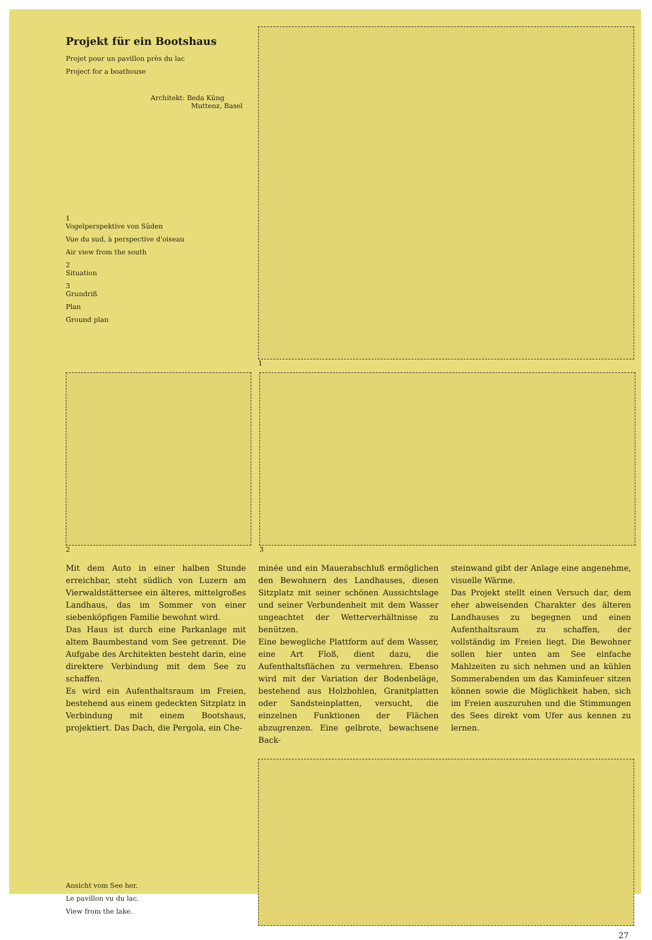Projekt für ein Bootshaus
Projet pour un pavillon près du lac
Project for a boathouse
Architekt: Beda Küng
Muttenz, Basel
1
Vogelperspektive von Süden
Vue du sud, à perspective d'oiseau
Air view from the south
2
Situation
3
Grundriß
Plan
Ground plan
1
2 3
Mit dem Auto in einer halben Stunde erreichbar, steht südlich von Luzern am Vierwaldstättersee ein älteres, mittelgroßes Landhaus, das im Sommer von einer siebenköpfigen Familie bewohnt wird.
Das Haus ist durch eine Parkanlage mit altem Baumbestand vom See getrennt. Die Aufgabe des Architekten besteht darin, eine direktere Verbindung mit dem See zu schaffen.
Es wird ein Aufenthaltsraum im Freien, bestehend aus einem gedeckten Sitzplatz in Verbindung mit einem Bootshaus, projektiert. Das Dach, die Pergola, ein Che-
minée und ein Mauerabschluß ermöglichen den Bewohnern des Landhauses, diesen Sitzplatz mit seiner schönen Aussichtslage und seiner Verbundenheit mit dem Wasser ungeachtet der Wetterverhältnisse zu benützen.
Eine bewegliche Plattform auf dem Wasser, eine Art Floß, dient dazu, die Aufenthaltsflächen zu vermehren. Ebenso wird mit der Variation der Bodenbeläge, bestehend aus Holzbohlen, Granitplatten oder Sandsteinplatten, versucht, die einzelnen Funktionen der Flächen abzugrenzen. Eine gelbrote, bewachsene Back-
steinwand gibt der Anlage eine angenehme, visuelle Wärme.
Das Projekt stellt einen Versuch dar, dem eher abweisenden Charakter des älteren Landhauses zu begegnen und einen Aufenthaltsraum zu schaffen, der vollständig im Freien liegt. Die Bewohner sollen hier unten am See einfache Mahlzeiten zu sich nehmen und an kühlen Sommerabenden um das Kaminfeuer sitzen können sowie die Möglichkeit haben, sich im Freien auszuruhen und die Stimmungen des Sees direkt vom Ufer aus kennen zu lernen.
Ansicht vom See her.
Le pavillon vu du lac.
View from the lake.
27